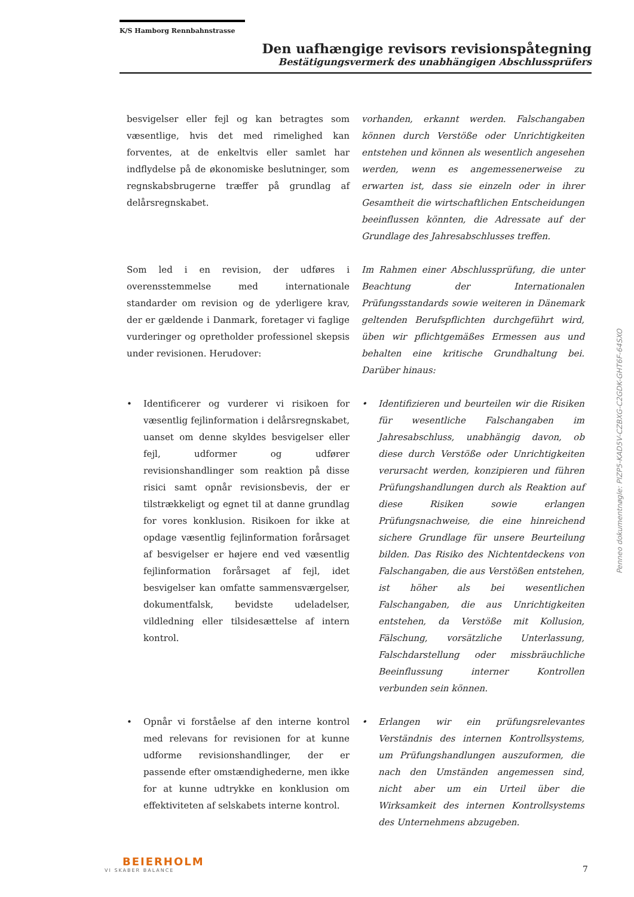K/S Hamborg Rennbahnstrasse
Den uafhængige revisors revisionspåtegning
Bestätigungsvermerk des unabhängigen Abschlussprüfers
besvigelser eller fejl og kan betragtes som væsentlige, hvis det med rimelighed kan forventes, at de enkeltvis eller samlet har indflydelse på de økonomiske beslutninger, som regnskabsbrugerne træffer på grundlag af delårsregnskabet.
vorhanden, erkannt werden. Falschangaben können durch Verstöße oder Unrichtigkeiten entstehen und können als wesentlich angesehen werden, wenn es angemessenerweise zu erwarten ist, dass sie einzeln oder in ihrer Gesamtheit die wirtschaftlichen Entscheidungen beeinflussen könnten, die Adressate auf der Grundlage des Jahresabschlusses treffen.
Som led i en revision, der udføres i overensstemmelse med internationale standarder om revision og de yderligere krav, der er gældende i Danmark, foretager vi faglige vurderinger og opretholder professionel skepsis under revisionen. Herudover:
Im Rahmen einer Abschlussprüfung, die unter Beachtung der Internationalen Prüfungsstandards sowie weiteren in Dänemark geltenden Berufspflichten durchgeführt wird, üben wir pflichtgemäßes Ermessen aus und behalten eine kritische Grundhaltung bei. Darüber hinaus:
• Identificerer og vurderer vi risikoen for væsentlig fejlinformation i delårsregnskabet, uanset om denne skyldes besvigelser eller fejl, udformer og udfører revisionshandlinger som reaktion på disse risici samt opnår revisionsbevis, der er tilstrækkeligt og egnet til at danne grundlag for vores konklusion. Risikoen for ikke at opdage væsentlig fejlinformation forårsaget af besvigelser er højere end ved væsentlig fejlinformation forårsaget af fejl, idet besvigelser kan omfatte sammensværgelser, dokumentfalsk, bevidste udeladelser, vildledning eller tilsidesættelse af intern kontrol.
• Identifizieren und beurteilen wir die Risiken für wesentliche Falschangaben im Jahresabschluss, unabhängig davon, ob diese durch Verstöße oder Unrichtigkeiten verursacht werden, konzipieren und führen Prüfungshandlungen durch als Reaktion auf diese Risiken sowie erlangen Prüfungsnachweise, die eine hinreichend sichere Grundlage für unsere Beurteilung bilden. Das Risiko des Nichtentdeckens von Falschangaben, die aus Verstößen entstehen, ist höher als bei wesentlichen Falschangaben, die aus Unrichtigkeiten entstehen, da Verstöße mit Kollusion, Fälschung, vorsätzliche Unterlassung, Falschdarstellung oder missbräuchliche Beeinflussung interner Kontrollen verbunden sein können.
• Opnår vi forståelse af den interne kontrol med relevans for revisionen for at kunne udforme revisionshandlinger, der er passende efter omstændighederne, men ikke for at kunne udtrykke en konklusion om effektiviteten af selskabets interne kontrol.
• Erlangen wir ein prüfungsrelevantes Verständnis des internen Kontrollsystems, um Prüfungshandlungen auszuformen, die nach den Umständen angemessen sind, nicht aber um ein Urteil über die Wirksamkeit des internen Kontrollsystems des Unternehmens abzugeben.
Penneo dokumentnøgle: PIZP5-KAD5V-CZBXG-C2GDK-GHT6F-64SXO
BEIERHOLM
VI SKABER BALANCE
7